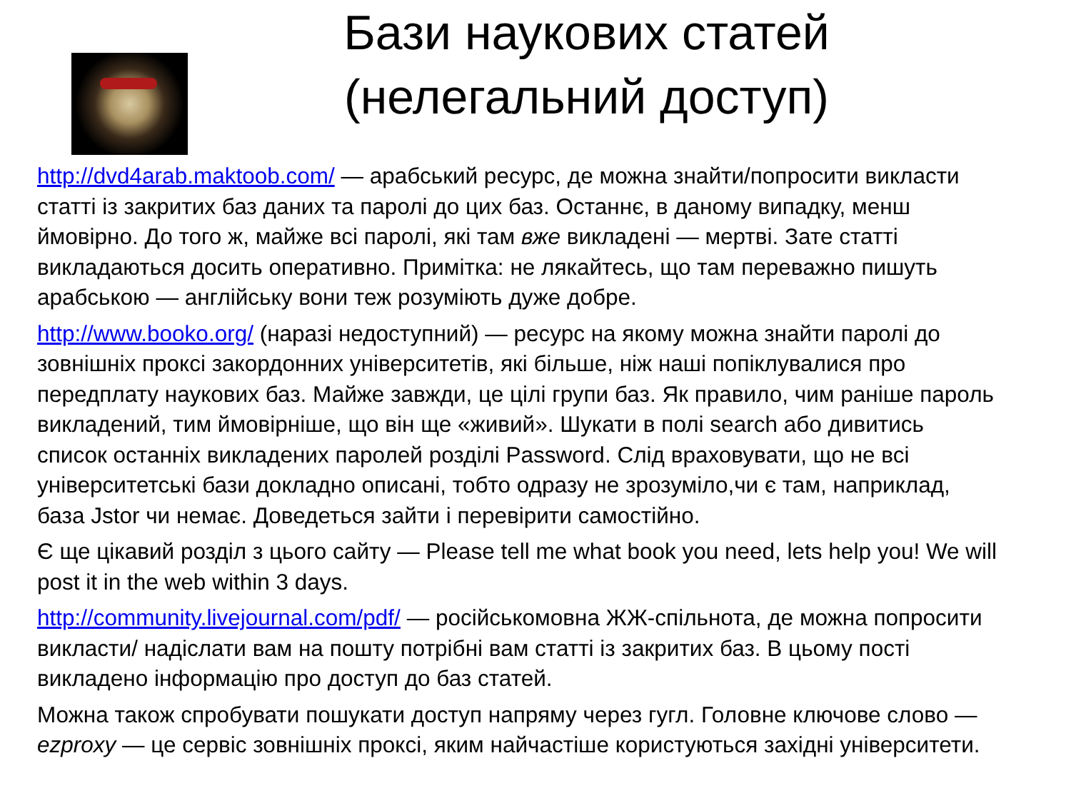Бази наукових статей
(нелегальний доступ)
http://dvd4arab.maktoob.com/ — арабський ресурс, де можна знайти/попросити викласти статті із закритих баз даних та паролі до цих баз. Останнє, в даному випадку, менш ймовірно. До того ж, майже всі паролі, які там вже викладені — мертві. Зате статті викладаються досить оперативно. Примітка: не лякайтесь, що там переважно пишуть арабською — англійську вони теж розуміють дуже добре.
http://www.booko.org/ (наразі недоступний) — ресурс на якому можна знайти паролі до зовнішніх проксі закордонних університетів, які більше, ніж наші попіклувалися про передплату наукових баз. Майже завжди, це цілі групи баз. Як правило, чим раніше пароль викладений, тим ймовірніше, що він ще «живий». Шукати в полі search або дивитись список останніх викладених паролей розділі Password. Слід враховувати, що не всі університетські бази докладно описані, тобто одразу не зрозуміло,чи є там, наприклад, база Jstor чи немає. Доведеться зайти і перевірити самостійно.
Є ще цікавий розділ з цього сайту — Please tell me what book you need, lets help you! We will post it in the web within 3 days.
http://community.livejournal.com/pdf/ — російськомовна ЖЖ-спільнота, де можна попросити викласти/ надіслати вам на пошту потрібні вам статті із закритих баз. В цьому пості викладено інформацію про доступ до баз статей.
Можна також спробувати пошукати доступ напряму через гугл. Головне ключове слово — ezproxy — це сервіс зовнішніх проксі, яким найчастіше користуються західні університети.